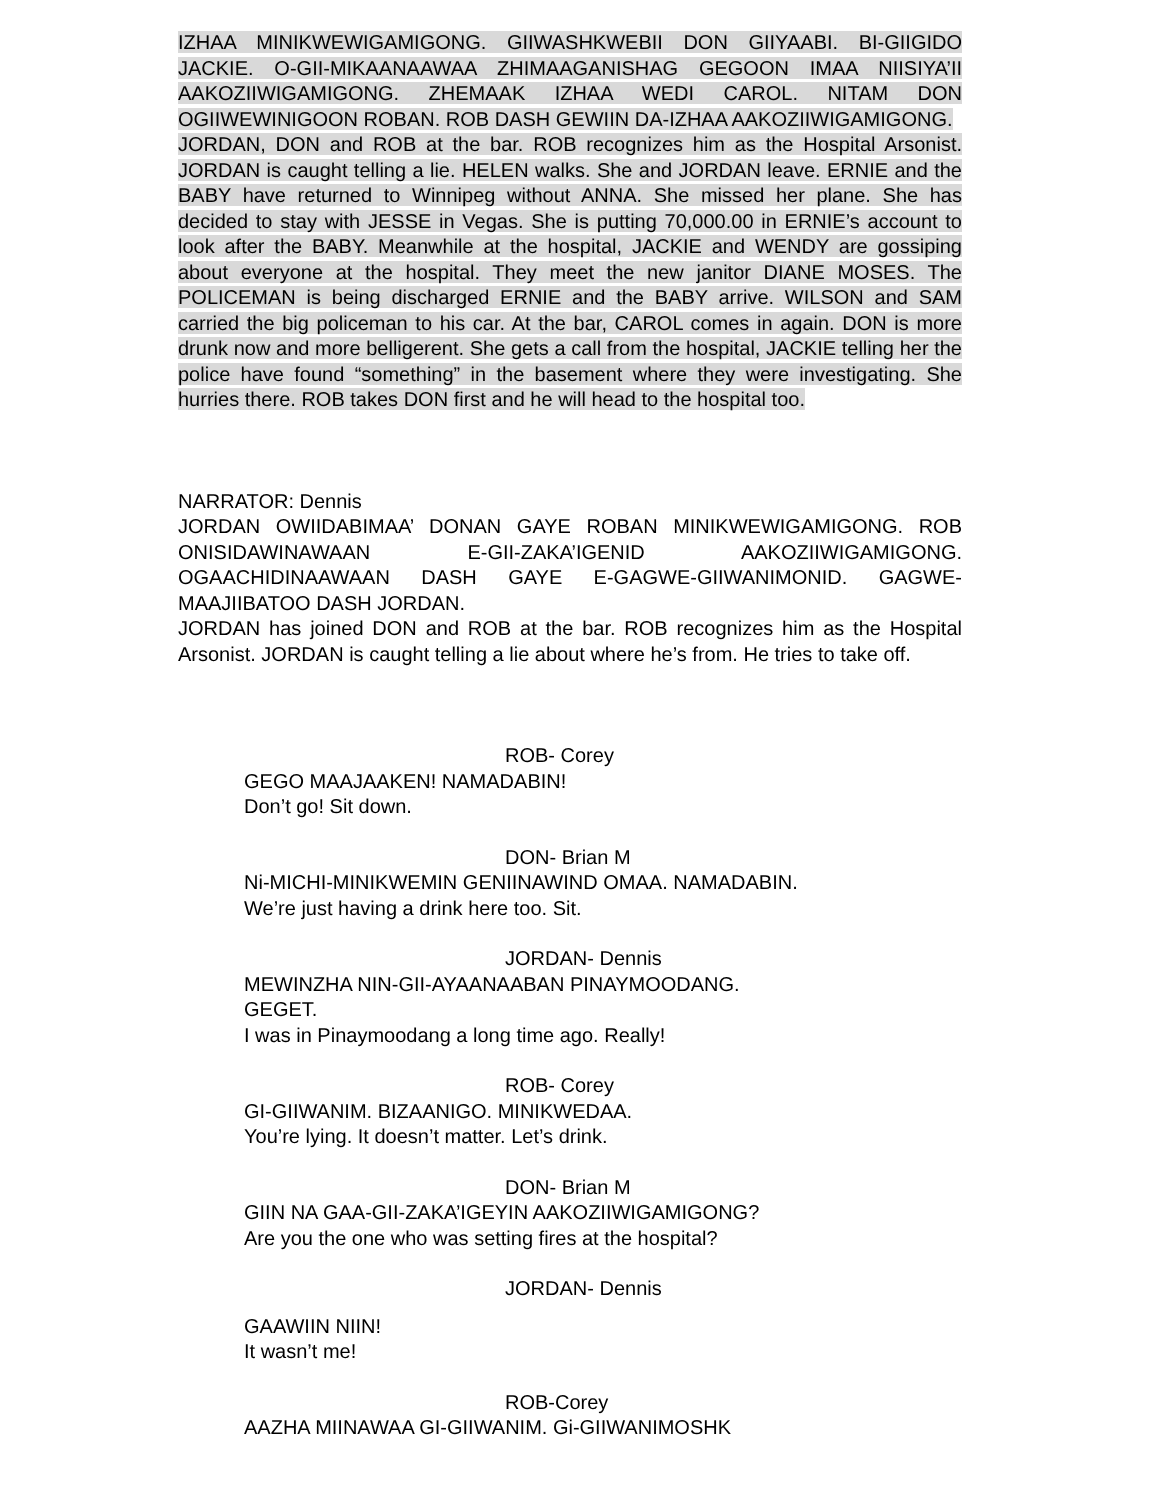IZHAA MINIKWEWIGAMIGONG. GIIWASHKWEBII DON GIIYAABI. BI-GIIGIDO JACKIE. O-GII-MIKAANAAWAA ZHIMAAGANISHAG GEGOON IMAA NIISIYA’II AAKOZIIWIGAMIGONG. ZHEMAAK IZHAA WEDI CAROL. NITAM DON OGIIWEWINIGOON ROBAN. ROB DASH GEWIIN DA-IZHAA AAKOZIIWIGAMIGONG.
JORDAN, DON and ROB at the bar. ROB recognizes him as the Hospital Arsonist. JORDAN is caught telling a lie. HELEN walks. She and JORDAN leave. ERNIE and the BABY have returned to Winnipeg without ANNA. She missed her plane. She has decided to stay with JESSE in Vegas. She is putting 70,000.00 in ERNIE’s account to look after the BABY. Meanwhile at the hospital, JACKIE and WENDY are gossiping about everyone at the hospital. They meet the new janitor DIANE MOSES. The POLICEMAN is being discharged ERNIE and the BABY arrive. WILSON and SAM carried the big policeman to his car. At the bar, CAROL comes in again. DON is more drunk now and more belligerent. She gets a call from the hospital, JACKIE telling her the police have found “something” in the basement where they were investigating. She hurries there. ROB takes DON first and he will head to the hospital too.
NARRATOR: Dennis
JORDAN OWIIDABIMAA’ DONAN GAYE ROBAN MINIKWEWIGAMIGONG. ROB ONISIDAWINAWAAN E-GII-ZAKA’IGENID AAKOZIIWIGAMIGONG. OGAACHIDINAAWAAN DASH GAYE E-GAGWE-GIIWANIMONID. GAGWE-MAAJIIBATOO DASH JORDAN.
JORDAN has joined DON and ROB at the bar. ROB recognizes him as the Hospital Arsonist. JORDAN is caught telling a lie about where he’s from. He tries to take off.
ROB- Corey
GEGO MAAJAAKEN! NAMADABIN!
Don’t go! Sit down.
DON- Brian M
Ni-MICHI-MINIKWEMIN GENIINAWIND OMAA. NAMADABIN.
We’re just having a drink here too. Sit.
JORDAN- Dennis
MEWINZHA NIN-GII-AYAANAABAN PINAYMOODANG.
GEGET.
I was in Pinaymoodang a long time ago. Really!
ROB- Corey
GI-GIIWANIM. BIZAANIGO. MINIKWEDAA.
You’re lying. It doesn’t matter. Let’s drink.
DON- Brian M
GIIN NA GAA-GII-ZAKA’IGEYIN AAKOZIIWIGAMIGONG?
Are you the one who was setting fires at the hospital?
JORDAN- Dennis
GAAWIIN NIIN!
It wasn’t me!
ROB-Corey
AAZHA MIINAWAA GI-GIIWANIM. Gi-GIIWANIMOSHK